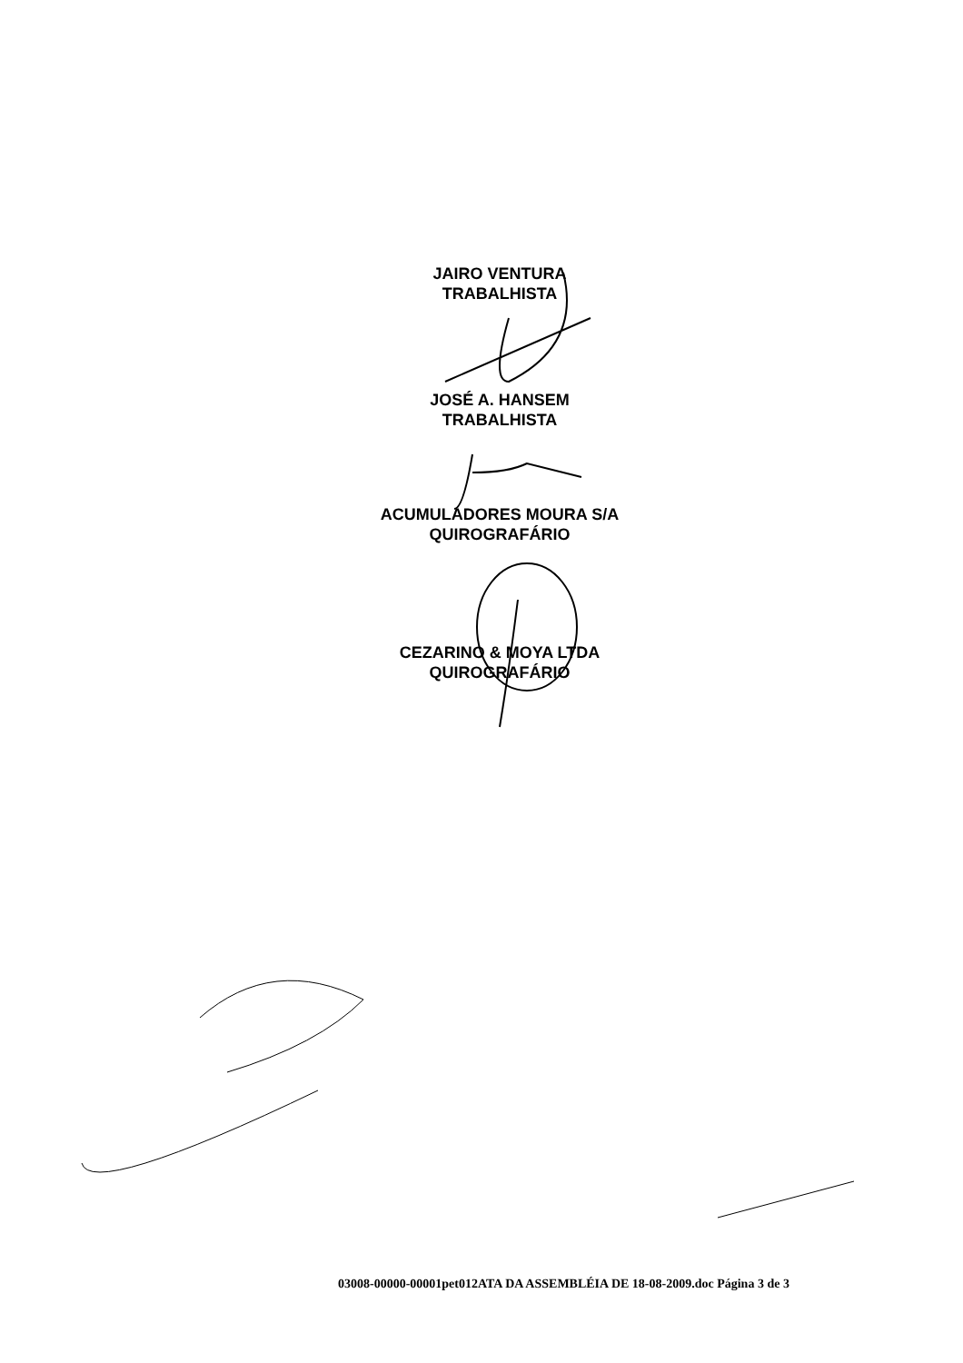JAIRO VENTURA
TRABALHISTA
JOSÉ A. HANSEM
TRABALHISTA
ACUMULADORES MOURA S/A
QUIROGRAFÁRIO
CEZARINO & MOYA LTDA
QUIROGRAFÁRIO
03008-00000-00001pet012ATA DA ASSEMBLÉIA DE 18-08-2009.doc Página 3 de 3